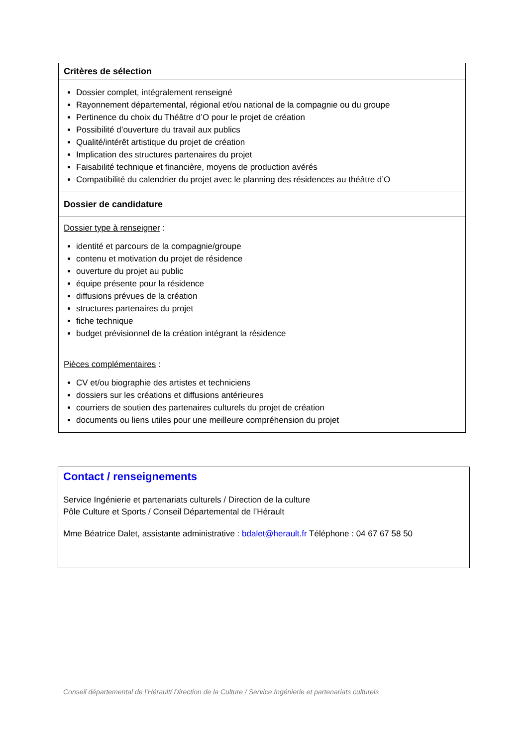| Critères de sélection |
| --- |
| Dossier complet, intégralement renseigné Rayonnement départemental, régional et/ou national de la compagnie ou du groupe Pertinence du choix du Théâtre d’O pour le projet de création Possibilité d’ouverture du travail aux publics Qualité/intérêt artistique du projet de création Implication des structures partenaires du projet Faisabilité technique et financière, moyens de production avérés Compatibilité du calendrier du projet avec le planning des résidences au théâtre d’O |
| Dossier de candidature |
| Dossier type à renseigner : identité et parcours de la compagnie/groupe contenu et motivation du projet de résidence ouverture du projet au public équipe présente pour la résidence diffusions prévues de la création structures partenaires du projet fiche technique budget prévisionnel de la création intégrant la résidence Pièces complémentaires : CV et/ou biographie des artistes et techniciens dossiers sur les créations et diffusions antérieures courriers de soutien des partenaires culturels du projet de création documents ou liens utiles pour une meilleure compréhension du projet |
Contact / renseignements
Service Ingénierie et partenariats culturels / Direction de la culture
Pôle Culture et Sports / Conseil Départemental de l’Hérault
Mme Béatrice Dalet, assistante administrative : bdalet@herault.fr Téléphone : 04 67 67 58 50
Conseil départemental de l’Hérault/ Direction de la Culture / Service Ingénierie et partenariats culturels